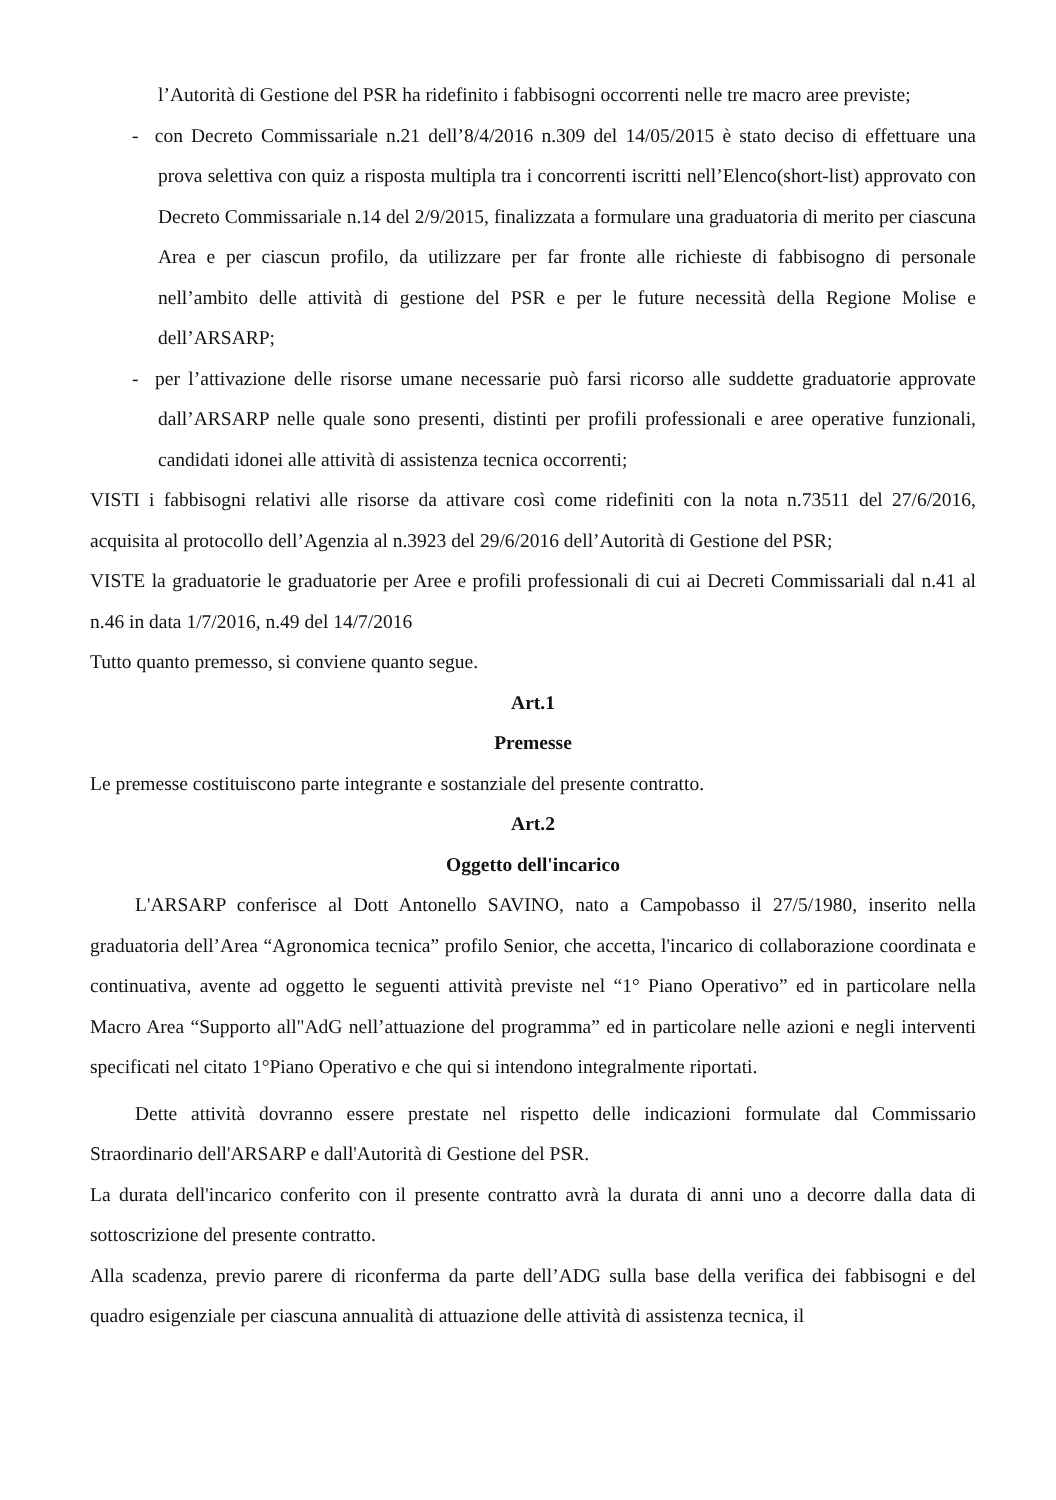l’Autorità di Gestione del PSR ha ridefinito i fabbisogni occorrenti nelle tre macro aree previste;
- con Decreto Commissariale n.21 dell’8/4/2016 n.309 del 14/05/2015 è stato deciso di effettuare una prova selettiva con quiz a risposta multipla tra i concorrenti iscritti nell’Elenco(short-list) approvato con Decreto Commissariale n.14 del 2/9/2015, finalizzata a formulare una graduatoria di merito per ciascuna Area e per ciascun profilo, da utilizzare per far fronte alle richieste di fabbisogno di personale nell’ambito delle attività di gestione del PSR e per le future necessità della Regione Molise e dell’ARSARP;
- per l’attivazione delle risorse umane necessarie può farsi ricorso alle suddette graduatorie approvate dall’ARSARP nelle quale sono presenti, distinti per profili professionali e aree operative funzionali, candidati idonei alle attività di assistenza tecnica occorrenti;
VISTI i fabbisogni relativi alle risorse da attivare così come ridefiniti con la nota n.73511 del 27/6/2016, acquisita al protocollo dell’Agenzia al n.3923 del 29/6/2016 dell’Autorità di Gestione del PSR;
VISTE la graduatorie le graduatorie per Aree e profili professionali di cui ai Decreti Commissariali dal n.41 al n.46 in data 1/7/2016, n.49 del 14/7/2016
Tutto quanto premesso, si conviene quanto segue.
Art.1
Premesse
Le premesse costituiscono parte integrante e sostanziale del presente contratto.
Art.2
Oggetto dell'incarico
L'ARSARP conferisce al Dott Antonello SAVINO, nato a Campobasso il 27/5/1980, inserito nella graduatoria dell’Area “Agronomica tecnica” profilo Senior, che accetta, l'incarico di collaborazione coordinata e continuativa, avente ad oggetto le seguenti attività previste nel “1° Piano Operativo” ed in particolare nella Macro Area “Supporto all"AdG nell’attuazione del programma” ed in particolare nelle azioni e negli interventi specificati nel citato 1°Piano Operativo e che qui si intendono integralmente riportati.
Dette attività dovranno essere prestate nel rispetto delle indicazioni formulate dal Commissario Straordinario dell'ARSARP e dall'Autorità di Gestione del PSR.
La durata dell'incarico conferito con il presente contratto avrà la durata di anni uno a decorre dalla data di sottoscrizione del presente contratto.
Alla scadenza, previo parere di riconferma da parte dell’ADG sulla base della verifica dei fabbisogni e del quadro esigenziale per ciascuna annualità di attuazione delle attività di assistenza tecnica, il